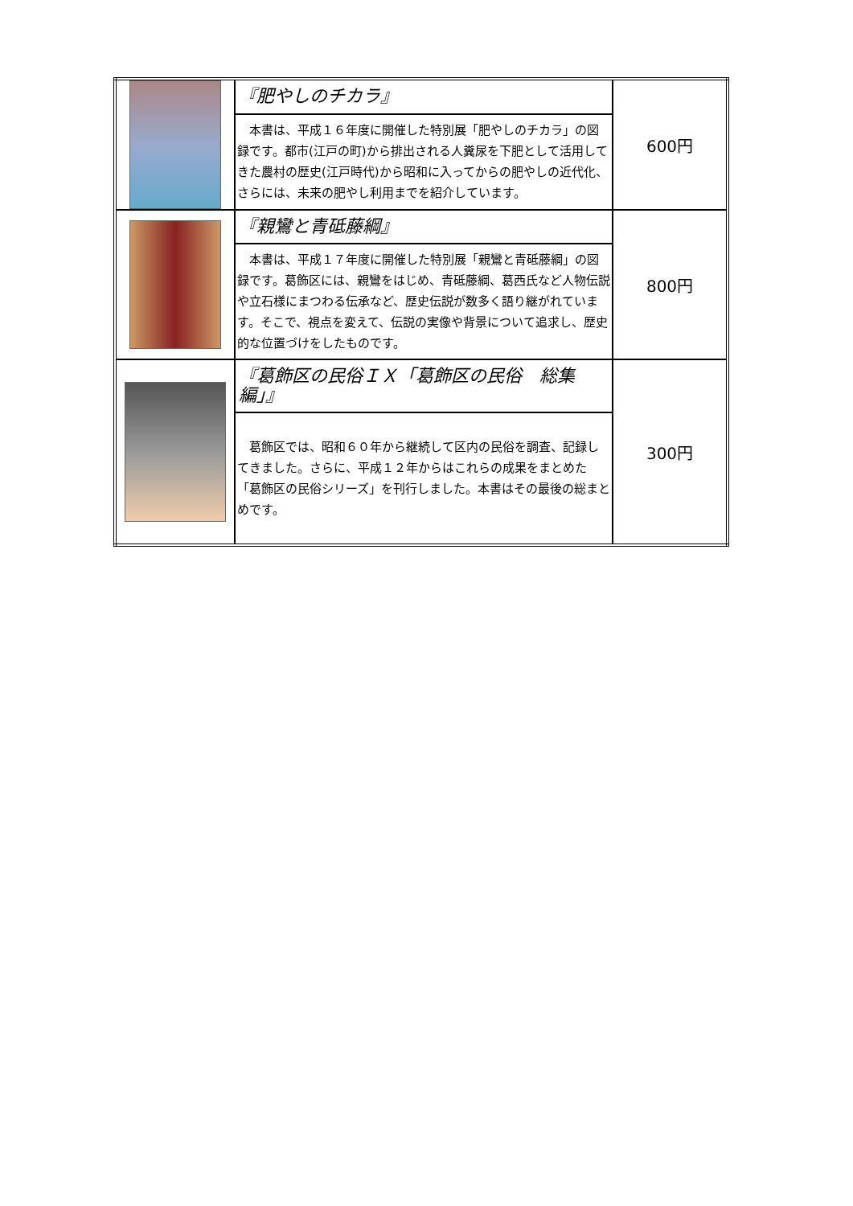| | 『肥やしのチカラ』 | 600円 |
| | 本書は、平成１６年度に開催した特別展「肥やしのチカラ」の図録です。都市(江戸の町)から排出される人糞尿を下肥として活用してきた農村の歴史(江戸時代)から昭和に入ってからの肥やしの近代化、さらには、未来の肥やし利用までを紹介しています。 | |
| | 『親鸞と青砥藤綱』 | 800円 |
| | 本書は、平成１７年度に開催した特別展「親鸞と青砥藤綱」の図録です。葛飾区には、親鸞をはじめ、青砥藤綱、葛西氏など人物伝説や立石様にまつわる伝承など、歴史伝説が数多く語り継がれています。そこで、視点を変えて、伝説の実像や背景について追求し、歴史的な位置づけをしたものです。 | |
| | 『葛飾区の民俗ＩＸ「葛飾区の民俗 総集編」』 | 300円 |
| | 葛飾区では、昭和６０年から継続して区内の民俗を調査、記録してきました。さらに、平成１２年からはこれらの成果をまとめた「葛飾区の民俗シリーズ」を刊行しました。本書はその最後の総まとめです。 | |